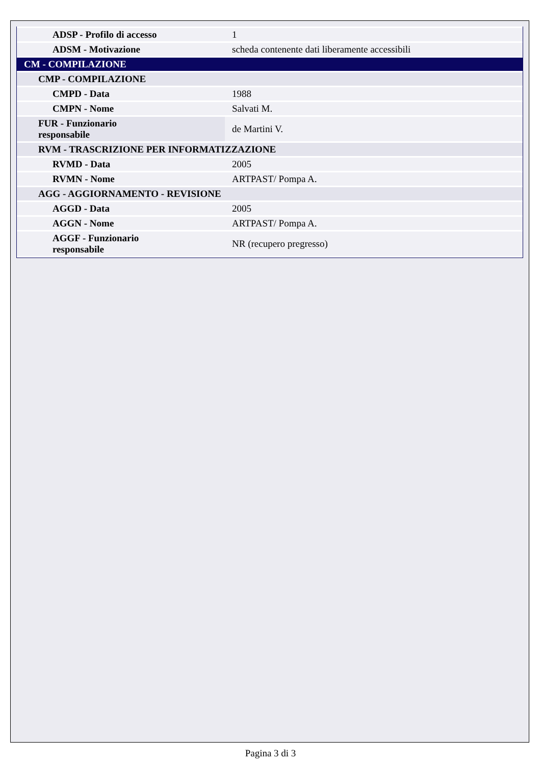| ADSP - Profilo di accesso | 1 |
| ADSM - Motivazione | scheda contenente dati liberamente accessibili |
| CM - COMPILAZIONE | |
| CMP - COMPILAZIONE | |
| CMPD - Data | 1988 |
| CMPN - Nome | Salvati M. |
| FUR - Funzionario responsabile | de Martini V. |
| RVM - TRASCRIZIONE PER INFORMATIZZAZIONE | |
| RVMD - Data | 2005 |
| RVMN - Nome | ARTPAST/ Pompa A. |
| AGG - AGGIORNAMENTO - REVISIONE | |
| AGGD - Data | 2005 |
| AGGN - Nome | ARTPAST/ Pompa A. |
| AGGF - Funzionario responsabile | NR (recupero pregresso) |
Pagina 3 di 3